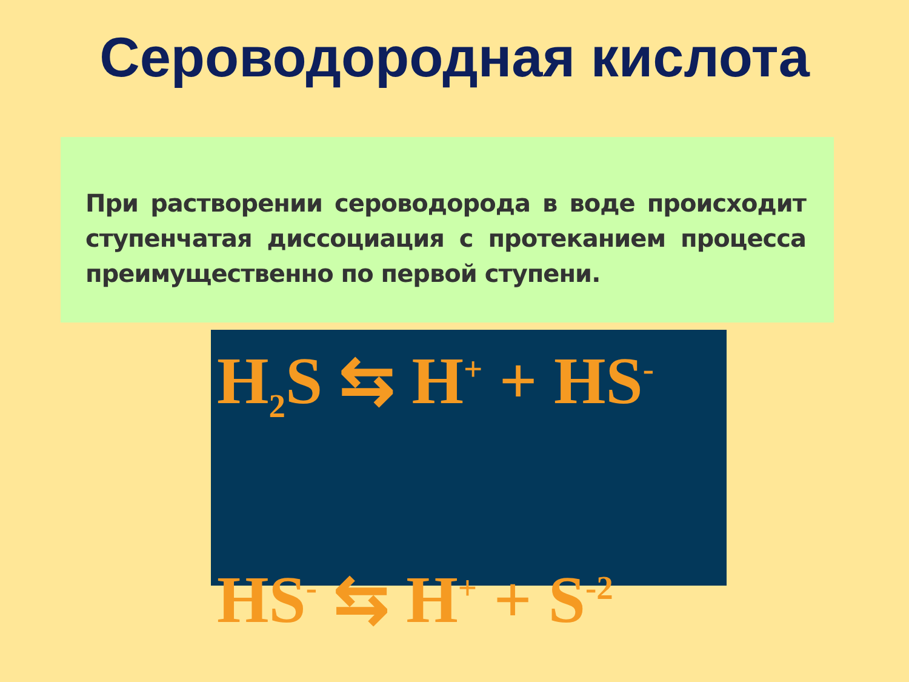Сероводородная кислота
При растворении сероводорода в воде происходит ступенчатая диссоциация с протеканием процесса преимущественно по первой ступени.
H<sub>2</sub>S ⇆ H<sup>+</sup> + HS<sup>-</sup>
HS<sup>-</sup> ⇆ H<sup>+</sup> + S<sup>-2</sup>